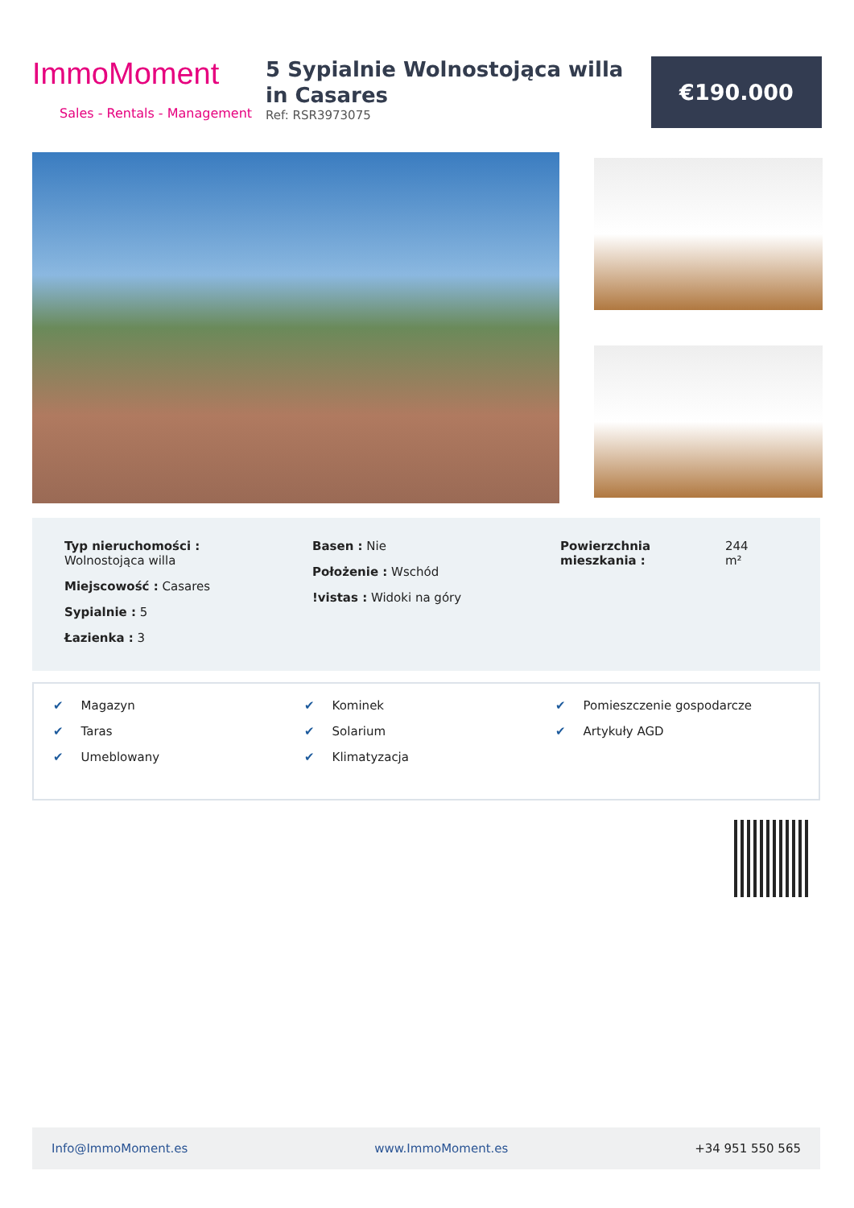ImmoMoment
Sales - Rentals - Management
5 Sypialnie Wolnostojąca willa in Casares
Ref: RSR3973075
€190.000
Typ nieruchomości :
Wolnostojąca willa
Miejscowość : Casares
Sypialnie : 5
Łazienka : 3
Basen : Nie
Położenie : Wschód
!vistas : Widoki na góry
Powierzchnia mieszkania :
244
m²
✔ Magazyn
✔ Taras
✔ Umeblowany
✔ Kominek
✔ Solarium
✔ Klimatyzacja
✔ Pomieszczenie gospodarcze
✔ Artykuły AGD
Info@ImmoMoment.es www.ImmoMoment.es +34 951 550 565